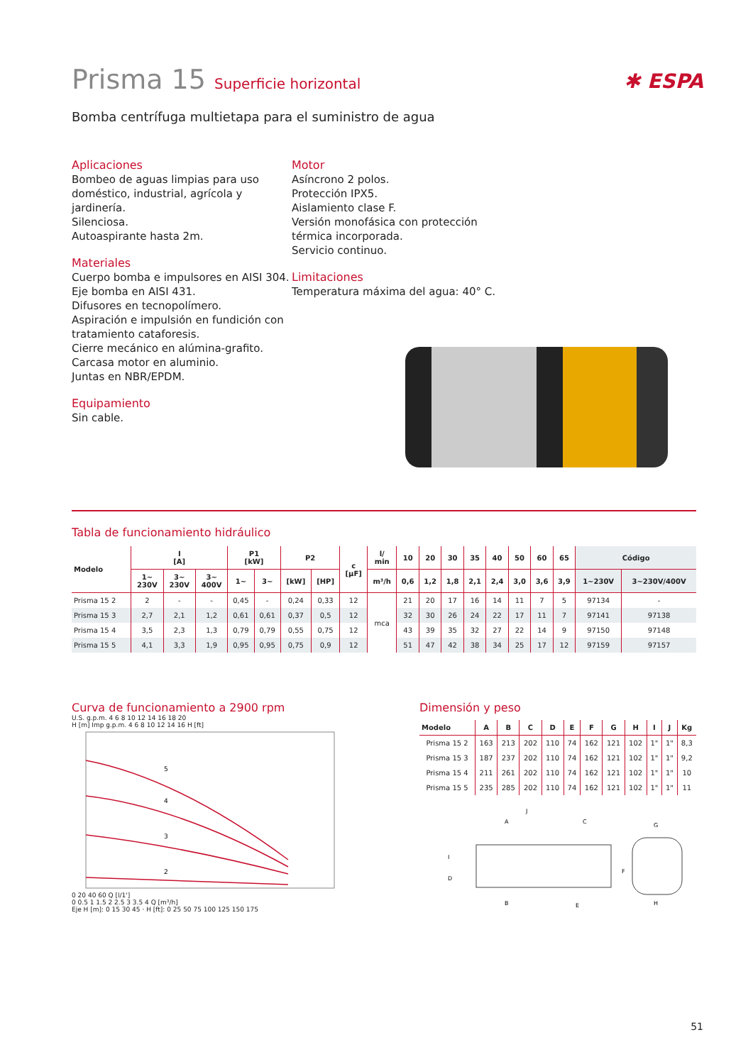Prisma 15 Superficie horizontal
✱ ESPA
Bomba centrífuga multietapa para el suministro de agua
Aplicaciones
Bombeo de aguas limpias para uso doméstico, industrial, agrícola y jardinería.
Silenciosa.
Autoaspirante hasta 2m.
Materiales
Cuerpo bomba e impulsores en AISI 304.
Eje bomba en AISI 431.
Difusores en tecnopolímero.
Aspiración e impulsión en fundición con tratamiento cataforesis.
Cierre mecánico en alúmina-grafito.
Carcasa motor en aluminio.
Juntas en NBR/EPDM.
Equipamiento
Sin cable.
Motor
Asíncrono 2 polos.
Protección IPX5.
Aislamiento clase F.
Versión monofásica con protección térmica incorporada.
Servicio continuo.
Limitaciones
Temperatura máxima del agua: 40° C.
Tabla de funcionamiento hidráulico
| Modelo | I [A] | | | P1 [kW] | | P2 | | c [µF] | l/ min | 10 | 20 | 30 | 35 | 40 | 50 | 60 | 65 | Código | |
| --- | --- | --- | --- | --- | --- | --- | --- | --- | --- | --- | --- | --- | --- | --- | --- | --- | --- | --- | --- |
| | 1~ 230V | 3~ 230V | 3~ 400V | 1~ | 3~ | [kW] | [HP] | | m³/h | 0,6 | 1,2 | 1,8 | 2,1 | 2,4 | 3,0 | 3,6 | 3,9 | 1~230V | 3~230V/400V |
| Prisma 15 2 | 2 | - | - | 0,45 | - | 0,24 | 0,33 | 12 | mca | 21 | 20 | 17 | 16 | 14 | 11 | 7 | 5 | 97134 | - |
| Prisma 15 3 | 2,7 | 2,1 | 1,2 | 0,61 | 0,61 | 0,37 | 0,5 | 12 | | 32 | 30 | 26 | 24 | 22 | 17 | 11 | 7 | 97141 | 97138 |
| Prisma 15 4 | 3,5 | 2,3 | 1,3 | 0,79 | 0,79 | 0,55 | 0,75 | 12 | | 43 | 39 | 35 | 32 | 27 | 22 | 14 | 9 | 97150 | 97148 |
| Prisma 15 5 | 4,1 | 3,3 | 1,9 | 0,95 | 0,95 | 0,75 | 0,9 | 12 | | 51 | 47 | 42 | 38 | 34 | 25 | 17 | 12 | 97159 | 97157 |
Curva de funcionamiento a 2900 rpm
U.S. g.p.m. 4 6 8 10 12 14 16 18 20
H [m] Imp g.p.m. 4 6 8 10 12 14 16 H [ft]
5
4
3
2
0 20 40 60 Q [l/1']
0 0.5 1 1.5 2 2.5 3 3.5 4 Q [m³/h]
Eje H [m]: 0 15 30 45 · H [ft]: 0 25 50 75 100 125 150 175
Dimensión y peso
| Modelo | A | B | C | D | E | F | G | H | I | J | Kg |
| --- | --- | --- | --- | --- | --- | --- | --- | --- | --- | --- | --- |
| Prisma 15 2 | 163 | 213 | 202 | 110 | 74 | 162 | 121 | 102 | 1" | 1" | 8,3 |
| Prisma 15 3 | 187 | 237 | 202 | 110 | 74 | 162 | 121 | 102 | 1" | 1" | 9,2 |
| Prisma 15 4 | 211 | 261 | 202 | 110 | 74 | 162 | 121 | 102 | 1" | 1" | 10 |
| Prisma 15 5 | 235 | 285 | 202 | 110 | 74 | 162 | 121 | 102 | 1" | 1" | 11 |
A
C
J
I
D
B
E
F
G
H
51